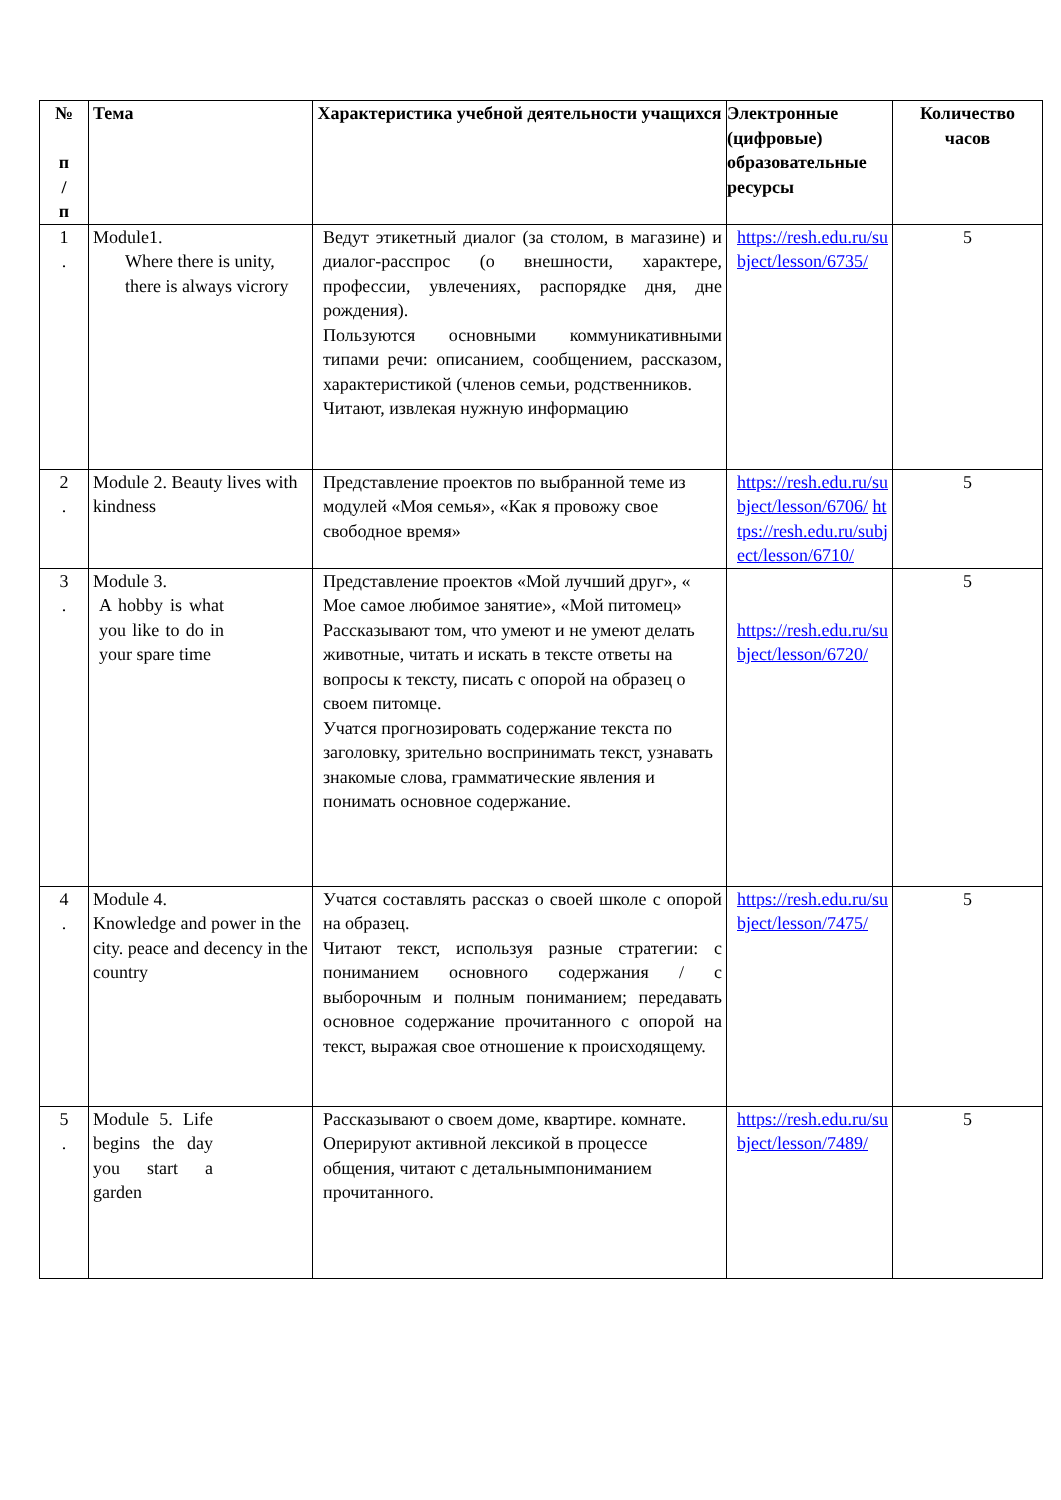| № п / п | Тема | Характеристика учебной деятельности учащихся | Электронные (цифровые) образовательные ресурсы | Количество часов |
| --- | --- | --- | --- | --- |
| 1 . | Module1. Where there is unity, there is always vicrory | Ведут этикетный диалог (за столом, в магазине) и диалог-расспрос (о внешности, характере, профессии, увлечениях, распорядке дня, дне рождения). Пользуются основными коммуникативными типами речи: описанием, сообщением, рассказом, характеристикой (членов семьи, родственников. Читают, извлекая нужную информацию | https://resh.edu.ru/subject/lesson/6735/ | 5 |
| 2 . | Module 2. Beauty lives with kindness | Представление проектов по выбранной теме из модулей «Моя семья», «Как я провожу свое свободное время» | https://resh.edu.ru/subject/lesson/6706/ https://resh.edu.ru/subject/lesson/6710/ | 5 |
| 3 . | Module 3. A hobby is what you like to do in your spare time | Представление проектов «Мой лучший друг», « Мое самое любимое занятие», «Мой питомец» Рассказывают том, что умеют и не умеют делать животные, читать и искать в тексте ответы на вопросы к тексту, писать с опорой на образец о своем питомце. Учатся прогнозировать содержание текста по заголовку, зрительно воспринимать текст, узнавать знакомые слова, грамматические явления и понимать основное содержание. | https://resh.edu.ru/subject/lesson/6720/ | 5 |
| 4 . | Module 4. Knowledge and power in the city. peace and decency in the country | Учатся составлять рассказ о своей школе с опорой на образец. Читают текст, используя разные стратегии: с пониманием основного содержания / с выборочным и полным пониманием; передавать основное содержание прочитанного с опорой на текст, выражая свое отношение к происходящему. | https://resh.edu.ru/subject/lesson/7475/ | 5 |
| 5 . | Module 5. Life begins the day you start a garden | Рассказывают о своем доме, квартире. комнате. Оперируют активной лексикой в процессе общения, читают с детальнымпониманием прочитанного. | https://resh.edu.ru/subject/lesson/7489/ | 5 |